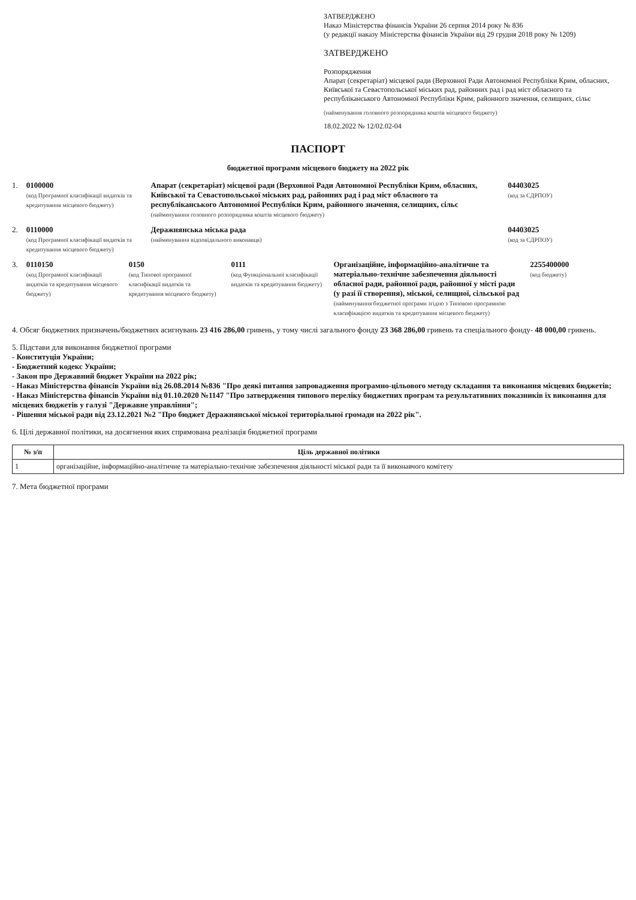ЗАТВЕРДЖЕНО
Наказ Міністерства фінансів України 26 серпня 2014 року № 836
(у редакції наказу Міністерства фінансів України від 29 грудня 2018 року № 1209)
ЗАТВЕРДЖЕНО
Розпорядження
Апарат (секретаріат) місцевої ради (Верховної Ради Автономної Республіки Крим, обласних, Київської та Севастопольської міських рад, районних рад і рад міст обласного та республіканського Автономної Республіки Крим, районного значення, селищних, сільс
(найменування головного розпорядника коштів місцевого бюджету)
18.02.2022 № 12/02.02-04
ПАСПОРТ
бюджетної програми місцевого бюджету на 2022 рік
1. 0100000
(код Програмної класифікації видатків та кредитування місцевого бюджету)
Апарат (секретаріат) місцевої ради (Верховної Ради Автономної Республіки Крим, обласних, Київської та Севастопольської міських рад, районних рад і рад міст обласного та республіканського Автономної Республіки Крим, районного значення, селищних, сільс
(найменування головного розпорядника коштів місцевого бюджету)
04403025
(код за ЄДРПОУ)
2. 0110000
(код Програмної класифікації видатків та кредитування місцевого бюджету)
Деражнянська міська рада
(найменування відповідального виконавця)
04403025
(код за ЄДРПОУ)
3. 0110150
(код Програмної класифікації видатків та кредитування місцевого бюджету)
0150
(код Типової програмної класифікації видатків та кредитування місцевого бюджету)
0111
(код Функціональної класифікації видатків та кредитування бюджету)
Організаційне, інформаційно-аналітичне та матеріально-технічне забезпечення діяльності обласної ради, районної ради, районної у місті ради (у разі її створення), міської, селищної, сільської рад
(найменування бюджетної програми згідно з Типовою програмною класифікацією видатків та кредитування місцевого бюджету)
2255400000
(код бюджету)
4. Обсяг бюджетних призначень/бюджетних асигнувань 23 416 286,00 гривень, у тому числі загального фонду 23 368 286,00 гривень та спеціального фонду- 48 000,00 гривень.
5. Підстави для виконання бюджетної програми
- Конституція України;
- Бюджетний кодекс України;
- Закон про Державний бюджет України на 2022 рік;
- Наказ Міністерства фінансів України від 26.08.2014 №836 "Про деякі питання запровадження програмно-цільового методу складання та виконання місцевих бюджетів;
- Наказ Міністерства фінансів України від 01.10.2020 №1147 "Про затвердження типового переліку бюджетних програм та результативних показників їх виконання для місцевих бюджетів у галузі "Державне управління";
- Рішення міської ради від 23.12.2021 №2 "Про бюджет Деражнянської міської територіальної громади на 2022 рік".
6. Цілі державної політики, на досягнення яких спрямована реалізація бюджетної програми
| № з/п | Ціль державної політики |
| --- | --- |
| 1 | організаційне, інформаційно-аналітичне та матеріально-технічне забезпечення діяльності міської ради та її виконавчого комітету |
7. Мета бюджетної програми